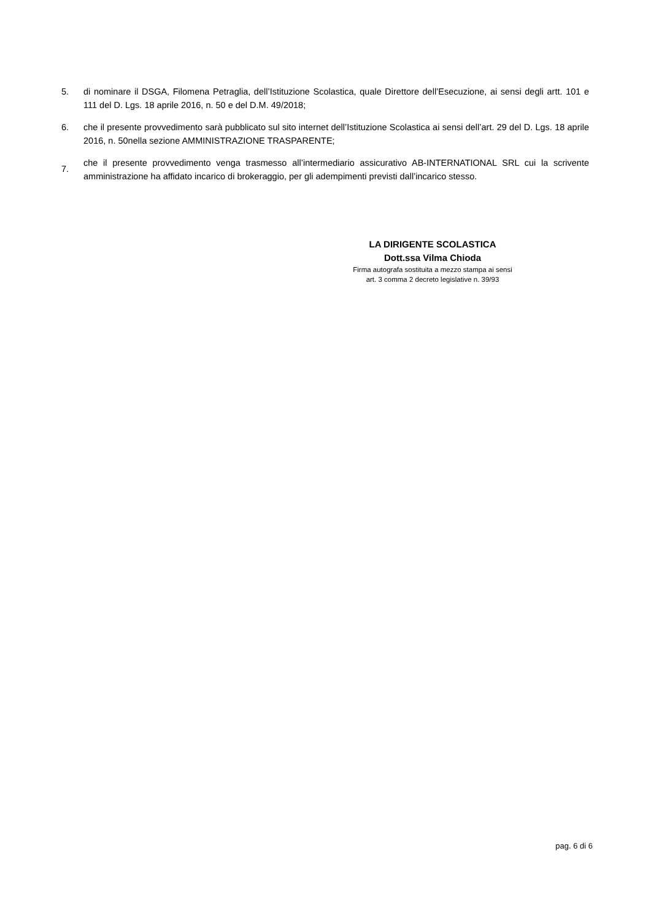5. di nominare il DSGA, Filomena Petraglia, dell’Istituzione Scolastica, quale Direttore dell’Esecuzione, ai sensi degli artt. 101 e 111 del D. Lgs. 18 aprile 2016, n. 50 e del D.M. 49/2018;
6. che il presente provvedimento sarà pubblicato sul sito internet dell’Istituzione Scolastica ai sensi dell’art. 29 del D. Lgs. 18 aprile 2016, n. 50nella sezione AMMINISTRAZIONE TRASPARENTE;
7.
che il presente provvedimento venga trasmesso all’intermediario assicurativo AB-INTERNATIONAL SRL cui la scrivente amministrazione ha affidato incarico di brokeraggio, per gli adempimenti previsti dall’incarico stesso.
LA DIRIGENTE SCOLASTICA
Dott.ssa Vilma Chioda
Firma autografa sostituita a mezzo stampa ai sensi
art. 3 comma 2 decreto legislative n. 39/93
pag. 6 di 6